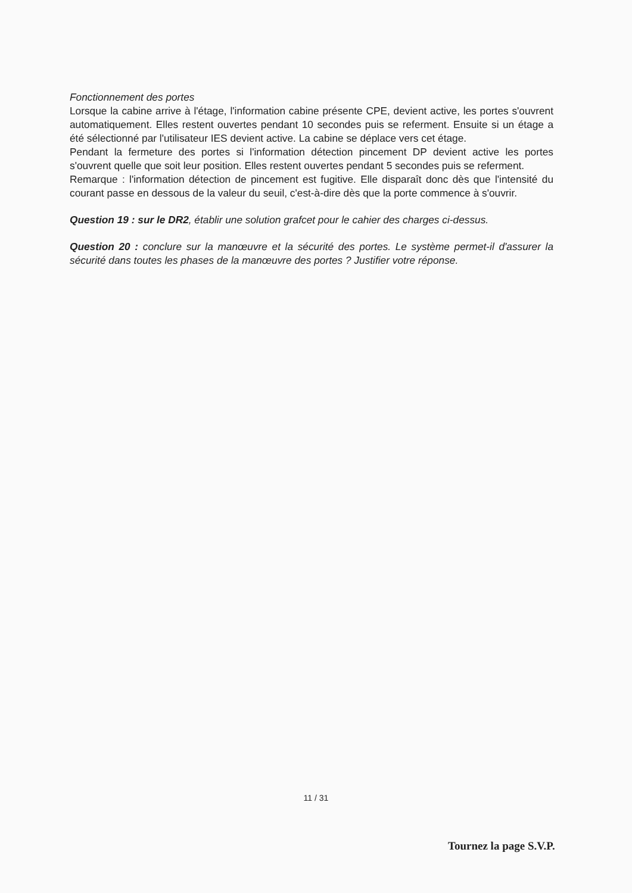Fonctionnement des portes
Lorsque la cabine arrive à l'étage, l'information cabine présente CPE, devient active, les portes s'ouvrent automatiquement. Elles restent ouvertes pendant 10 secondes puis se referment. Ensuite si un étage a été sélectionné par l'utilisateur IES devient active. La cabine se déplace vers cet étage.
Pendant la fermeture des portes si l'information détection pincement DP devient active les portes s'ouvrent quelle que soit leur position. Elles restent ouvertes pendant 5 secondes puis se referment.
Remarque : l'information détection de pincement est fugitive. Elle disparaît donc dès que l'intensité du courant passe en dessous de la valeur du seuil, c'est-à-dire dès que la porte commence à s'ouvrir.
Question 19 : sur le DR2, établir une solution grafcet pour le cahier des charges ci-dessus.
Question 20 : conclure sur la manœuvre et la sécurité des portes. Le système permet-il d'assurer la sécurité dans toutes les phases de la manœuvre des portes ? Justifier votre réponse.
11 / 31
Tournez la page S.V.P.